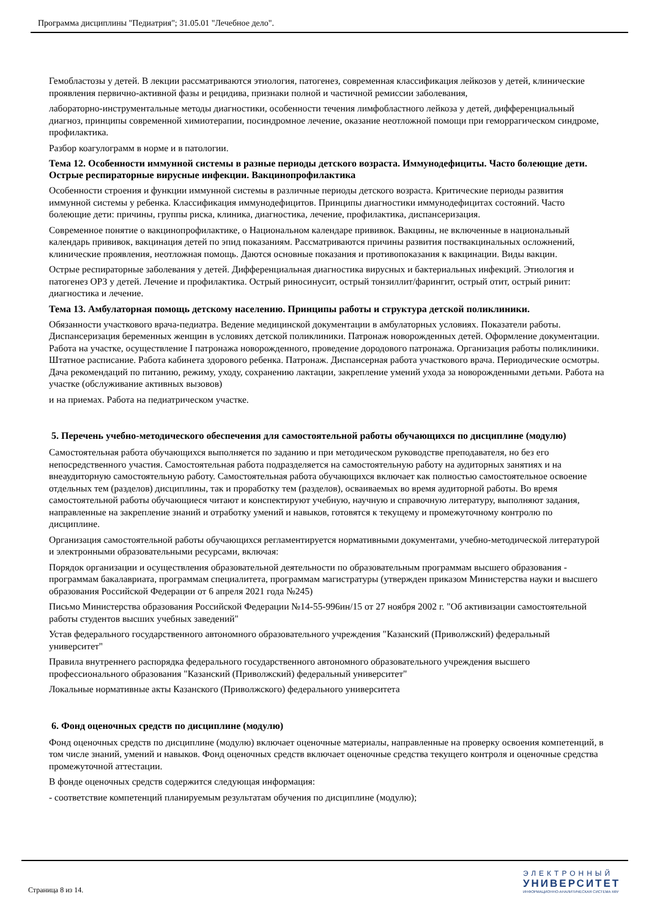Программа дисциплины "Педиатрия"; 31.05.01 "Лечебное дело".
Гемобластозы у детей. В лекции рассматриваются этиология, патогенез, современная классификация лейкозов у детей, клинические проявления первично-активной фазы и рецидива, признаки полной и частичной ремиссии заболевания,
лабораторно-инструментальные методы диагностики, особенности течения лимфобластного лейкоза у детей, дифференциальный диагноз, принципы современной химиотерапии, посиндромное лечение, оказание неотложной помощи при геморрагическом синдроме, профилактика.
Разбор коагулограмм в норме и в патологии.
Тема 12. Особенности иммунной системы в разные периоды детского возраста. Иммунодефициты. Часто болеющие дети. Острые респираторные вирусные инфекции. Вакцинопрофилактика
Особенности строения и функции иммунной системы в различные периоды детского возраста. Критические периоды развития иммунной системы у ребенка. Классификация иммунодефицитов. Принципы диагностики иммунодефицитах состояний. Часто болеющие дети: причины, группы риска, клиника, диагностика, лечение, профилактика, диспансеризация.
Современное понятие о вакцинопрофилактике, о Национальном календаре прививок. Вакцины, не включенные в национальный календарь прививок, вакцинация детей по эпид показаниям. Рассматриваются причины развития поствакцинальных осложнений, клинические проявления, неотложная помощь. Даются основные показания и противопоказания к вакцинации. Виды вакцин.
Острые респираторные заболевания у детей. Дифференциальная диагностика вирусных и бактериальных инфекций. Этиология и патогенез ОРЗ у детей. Лечение и профилактика. Острый риносинусит, острый тонзиллит/фарингит, острый отит, острый ринит: диагностика и лечение.
Тема 13. Амбулаторная помощь детскому населению. Принципы работы и структура детской поликлиники.
Обязанности участкового врача-педиатра. Ведение медицинской документации в амбулаторных условиях. Показатели работы. Диспансеризация беременных женщин в условиях детской поликлиники. Патронаж новорожденных детей. Оформление документации. Работа на участке, осуществление I патронажа новорожденного, проведение дородового патронажа. Организация работы поликлиники. Штатное расписание. Работа кабинета здорового ребенка. Патронаж. Диспансерная работа участкового врача. Периодические осмотры. Дача рекомендаций по питанию, режиму, уходу, сохранению лактации, закрепление умений ухода за новорожденными детьми. Работа на участке (обслуживание активных вызовов)
и на приемах. Работа на педиатрическом участке.
5. Перечень учебно-методического обеспечения для самостоятельной работы обучающихся по дисциплине (модулю)
Самостоятельная работа обучающихся выполняется по заданию и при методическом руководстве преподавателя, но без его непосредственного участия. Самостоятельная работа подразделяется на самостоятельную работу на аудиторных занятиях и на внеаудиторную самостоятельную работу. Самостоятельная работа обучающихся включает как полностью самостоятельное освоение отдельных тем (разделов) дисциплины, так и проработку тем (разделов), осваиваемых во время аудиторной работы. Во время самостоятельной работы обучающиеся читают и конспектируют учебную, научную и справочную литературу, выполняют задания, направленные на закрепление знаний и отработку умений и навыков, готовятся к текущему и промежуточному контролю по дисциплине.
Организация самостоятельной работы обучающихся регламентируется нормативными документами, учебно-методической литературой и электронными образовательными ресурсами, включая:
Порядок организации и осуществления образовательной деятельности по образовательным программам высшего образования - программам бакалавриата, программам специалитета, программам магистратуры (утвержден приказом Министерства науки и высшего образования Российской Федерации от 6 апреля 2021 года №245)
Письмо Министерства образования Российской Федерации №14-55-996ин/15 от 27 ноября 2002 г. "Об активизации самостоятельной работы студентов высших учебных заведений"
Устав федерального государственного автономного образовательного учреждения "Казанский (Приволжский) федеральный университет"
Правила внутреннего распорядка федерального государственного автономного образовательного учреждения высшего профессионального образования "Казанский (Приволжский) федеральный университет"
Локальные нормативные акты Казанского (Приволжского) федерального университета
6. Фонд оценочных средств по дисциплине (модулю)
Фонд оценочных средств по дисциплине (модулю) включает оценочные материалы, направленные на проверку освоения компетенций, в том числе знаний, умений и навыков. Фонд оценочных средств включает оценочные средства текущего контроля и оценочные средства промежуточной аттестации.
В фонде оценочных средств содержится следующая информация:
- соответствие компетенций планируемым результатам обучения по дисциплине (модулю);
Страница 8 из 14.
ЭЛЕКТРОННЫЙ
УНИВЕРСИТЕТ
ИНФОРМАЦИОННО-АНАЛИТИЧЕСКАЯ СИСТЕМА КФУ